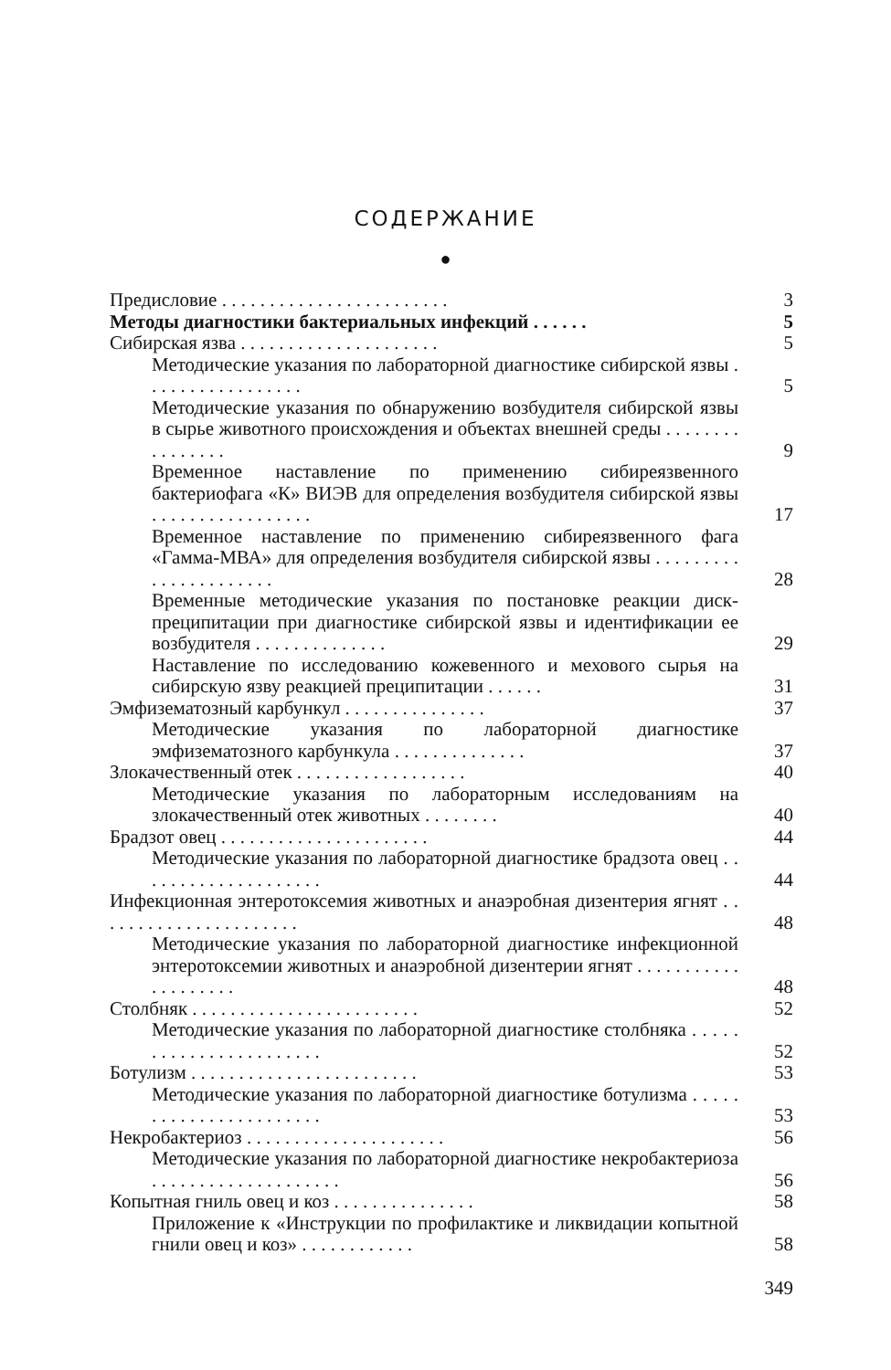СОДЕРЖАНИЕ
●
Предисловие . . . . . . . . . . . . . . . . . . . . . . . .
3
Методы диагностики бактериальных инфекций . . . . . .
5
Сибирская язва . . . . . . . . . . . . . . . . . . . . .
5
Методические указания по лабораторной диагностике сибирской язвы . . . . . . . . . . . . . . . . .
5
Методические указания по обнаружению возбудителя сибирской язвы в сырье животного происхождения и объектах внешней среды . . . . . . . . . . . . . . . .
9
Временное наставление по применению сибиреязвенного бактериофага «К» ВИЭВ для определения возбудителя сибирской язвы . . . . . . . . . . . . . . . . .
17
Временное наставление по применению сибиреязвенного фага «Гамма-МВА» для определения возбудителя сибирской язвы . . . . . . . . . . . . . . . . . . . . . .
28
Временные методические указания по постановке реакции диск-преципитации при диагностике сибирской язвы и идентификации ее возбудителя . . . . . . . . . . . . . .
29
Наставление по исследованию кожевенного и мехового сырья на сибирскую язву реакцией преципитации . . . . . .
31
Эмфизематозный карбункул . . . . . . . . . . . . . . .
37
Методические указания по лабораторной диагностике эмфизематозного карбункула . . . . . . . . . . . . . .
37
Злокачественный отек . . . . . . . . . . . . . . . . . .
40
Методические указания по лабораторным исследованиям на злокачественный отек животных . . . . . . . .
40
Брадзот овец . . . . . . . . . . . . . . . . . . . . . .
44
Методические указания по лабораторной диагностике брадзота овец . . . . . . . . . . . . . . . . . . . .
44
Инфекционная энтеротоксемия животных и анаэробная дизентерия ягнят . . . . . . . . . . . . . . . . . . . . . .
48
Методические указания по лабораторной диагностике инфекционной энтеротоксемии животных и анаэробной дизентерии ягнят . . . . . . . . . . . . . . . . . . . .
48
Столбняк . . . . . . . . . . . . . . . . . . . . . . . .
52
Методические указания по лабораторной диагностике столбняка . . . . . . . . . . . . . . . . . . . . . . .
52
Ботулизм . . . . . . . . . . . . . . . . . . . . . . . .
53
Методические указания по лабораторной диагностике ботулизма . . . . . . . . . . . . . . . . . . . . . . .
53
Некробактериоз . . . . . . . . . . . . . . . . . . . . .
56
Методические указания по лабораторной диагностике некробактериоза . . . . . . . . . . . . . . . . . . . .
56
Копытная гниль овец и коз . . . . . . . . . . . . . . .
58
Приложение к «Инструкции по профилактике и ликвидации копытной гнили овец и коз» . . . . . . . . . . . .
58
349